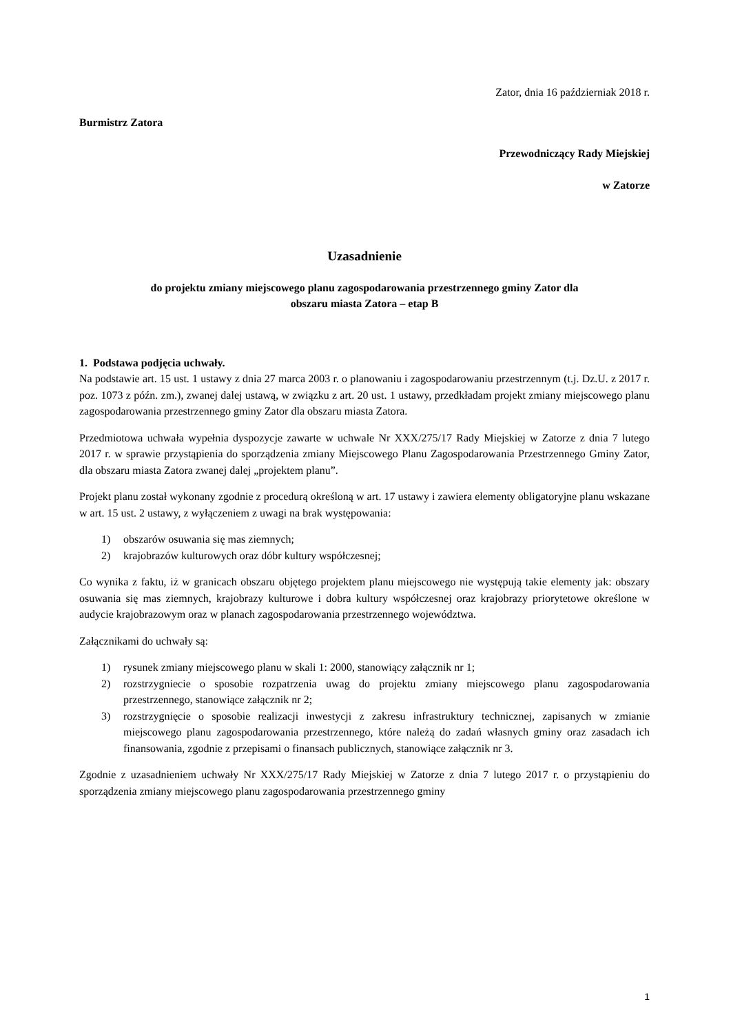Zator, dnia 16 październiak 2018 r.
Burmistrz Zatora
Przewodniczący Rady Miejskiej
w Zatorze
Uzasadnienie
do projektu zmiany miejscowego planu zagospodarowania przestrzennego gminy Zator dla
obszaru miasta Zatora – etap B
1. Podstawa podjęcia uchwały.
Na podstawie art. 15 ust. 1 ustawy z dnia 27 marca 2003 r. o planowaniu i zagospodarowaniu przestrzennym (t.j. Dz.U. z 2017 r. poz. 1073 z późn. zm.), zwanej dalej ustawą, w związku z art. 20 ust. 1 ustawy, przedkładam projekt zmiany miejscowego planu zagospodarowania przestrzennego gminy Zator dla obszaru miasta Zatora.
Przedmiotowa uchwała wypełnia dyspozycje zawarte w uchwale Nr XXX/275/17 Rady Miejskiej w Zatorze z dnia 7 lutego 2017 r. w sprawie przystąpienia do sporządzenia zmiany Miejscowego Planu Zagospodarowania Przestrzennego Gminy Zator, dla obszaru miasta Zatora zwanej dalej „projektem planu”.
Projekt planu został wykonany zgodnie z procedurą określoną w art. 17 ustawy i zawiera elementy obligatoryjne planu wskazane w art. 15 ust. 2 ustawy, z wyłączeniem z uwagi na brak występowania:
1) obszarów osuwania się mas ziemnych;
2) krajobrazów kulturowych oraz dóbr kultury współczesnej;
Co wynika z faktu, iż w granicach obszaru objętego projektem planu miejscowego nie występują takie elementy jak: obszary osuwania się mas ziemnych, krajobrazy kulturowe i dobra kultury współczesnej oraz krajobrazy priorytetowe określone w audycie krajobrazowym oraz w planach zagospodarowania przestrzennego województwa.
Załącznikami do uchwały są:
1) rysunek zmiany miejscowego planu w skali 1: 2000, stanowiący załącznik nr 1;
2) rozstrzygniecie o sposobie rozpatrzenia uwag do projektu zmiany miejscowego planu zagospodarowania przestrzennego, stanowiące załącznik nr 2;
3) rozstrzygnięcie o sposobie realizacji inwestycji z zakresu infrastruktury technicznej, zapisanych w zmianie miejscowego planu zagospodarowania przestrzennego, które należą do zadań własnych gminy oraz zasadach ich finansowania, zgodnie z przepisami o finansach publicznych, stanowiące załącznik nr 3.
Zgodnie z uzasadnieniem uchwały Nr XXX/275/17 Rady Miejskiej w Zatorze z dnia 7 lutego 2017 r. o przystąpieniu do sporządzenia zmiany miejscowego planu zagospodarowania przestrzennego gminy
1